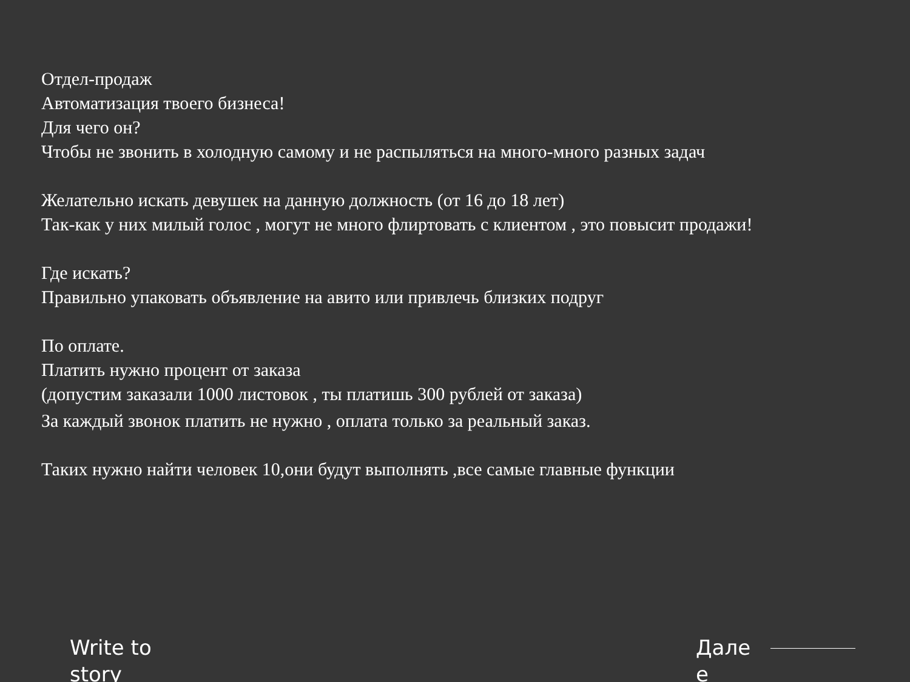Отдел-продаж
Автоматизация твоего бизнеса!
Для чего он?
Чтобы не звонить в холодную самому и не распыляться на много-много разных задач
Желательно искать девушек на данную должность (от 16 до 18 лет)
Так-как у них милый голос , могут не много флиртовать с клиентом , это повысит продажи!
Где искать?
Правильно упаковать объявление на авито или привлечь близких подруг
По оплате.
Платить нужно процент от заказа
(допустим заказали 1000 листовок , ты платишь 300 рублей от заказа)
За каждый звонок платить не нужно , оплата только за реальный заказ.
Таких нужно найти человек 10,они будут выполнять ,все самые главные функции
Write to story
Дале е